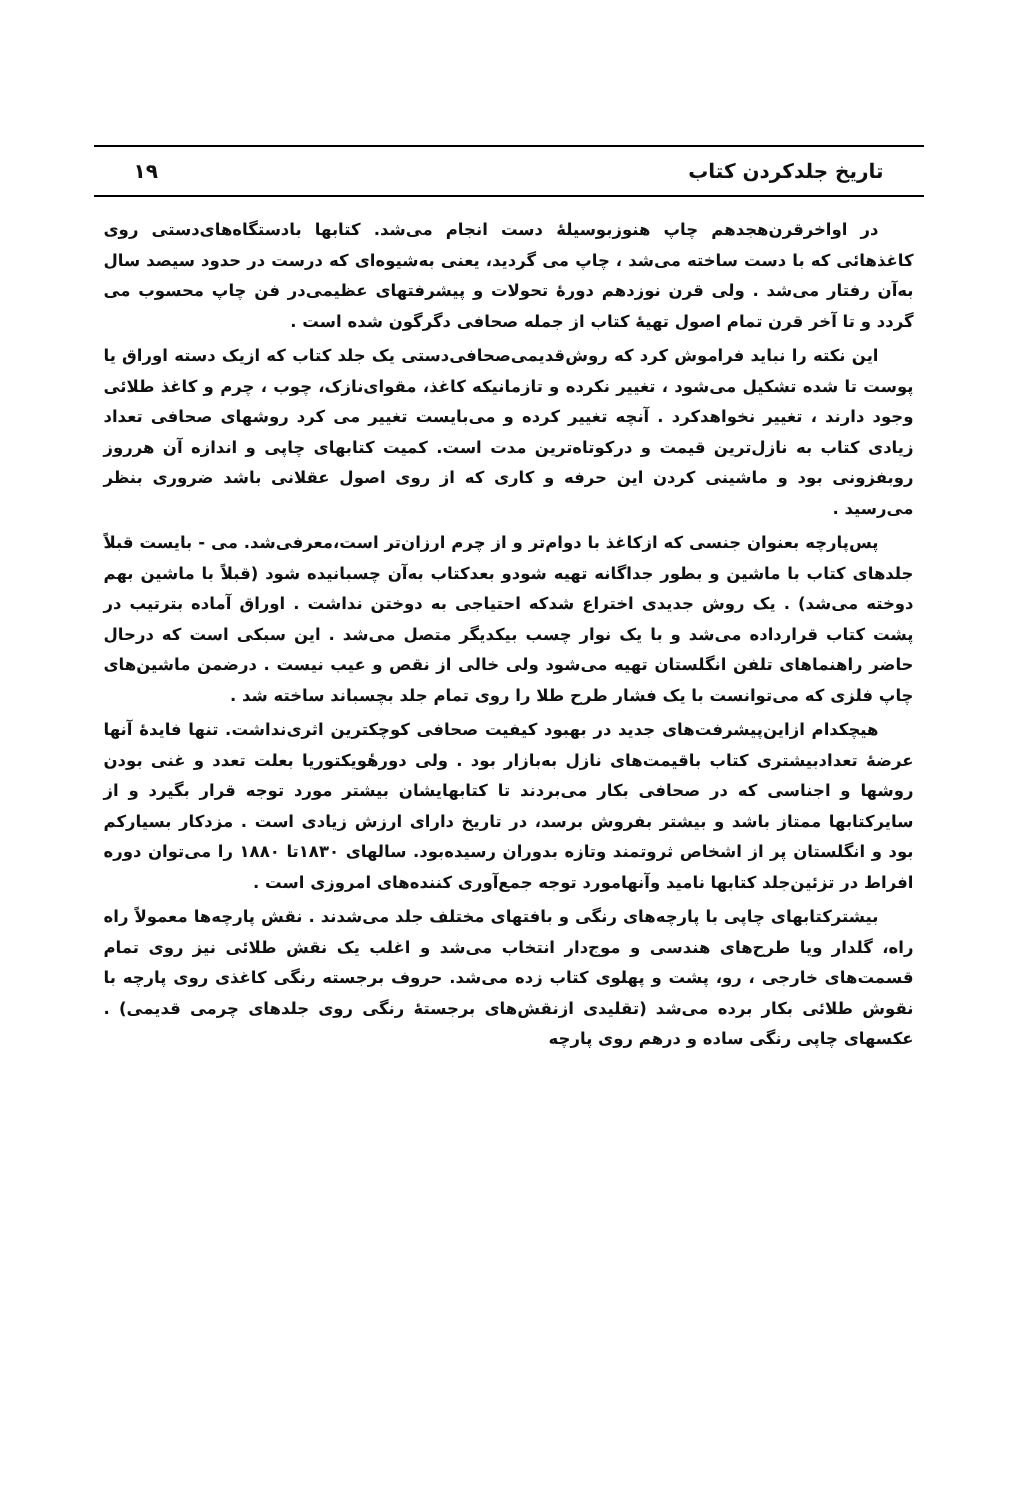تاریخ جلدکردن کتاب ۱۹
در اواخرقرن‌هجدهم چاپ هنوزبوسیلهٔ دست انجام می‌شد. کتابها بادستگاه‌های‌دستی روی کاغذهائی که با دست ساخته می‌شد ، چاپ می گردید، یعنی به‌شیوه‌ای که درست در حدود سیصد سال به‌آن رفتار می‌شد . ولی قرن نوزدهم دورهٔ تحولات و پیشرفتهای عظیمی‌در فن چاپ محسوب می گردد و تا آخر قرن تمام اصول تهیهٔ کتاب از جمله صحافی دگرگون شده است .
این نکته را نباید فراموش کرد که روش‌قدیمی‌صحافی‌دستی یک جلد کتاب که ازیک دسته اوراق یا پوست تا شده تشکیل می‌شود ، تغییر نکرده و تازمانیکه کاغذ، مقوای‌نازک، چوب ، چرم و کاغذ طلائی وجود دارند ، تغییر نخواهدکرد . آنچه تغییر کرده و می‌بایست تغییر می کرد روشهای صحافی تعداد زیادی کتاب به نازل‌ترین قیمت و درکوتاه‌ترین مدت است. کمیت کتابهای چاپی و اندازه آن هرروز روبفزونی بود و ماشینی کردن این حرفه و کاری که از روی اصول عقلانی باشد ضروری بنظر می‌رسید .
پس‌پارچه بعنوان جنسی که ازکاغذ با دوام‌تر و از چرم ارزان‌تر است،معرفی‌شد. می - بایست قبلاً جلدهای کتاب با ماشین و بطور جداگانه تهیه شودو بعدکتاب به‌آن چسبانیده شود (قبلاً با ماشین بهم دوخته می‌شد) . یک روش جدیدی اختراع شدکه احتیاجی به دوختن نداشت . اوراق آماده بترتیب در پشت کتاب قرارداده می‌شد و با یک نوار چسب بیکدیگر متصل می‌شد . این سبکی است که درحال حاضر راهنماهای تلفن انگلستان تهیه می‌شود ولی خالی از نقص و عیب نیست . درضمن ماشین‌های چاپ فلزی که می‌توانست با یک فشار طرح طلا را روی تمام جلد بچسباند ساخته شد .
هیچکدام ازاین‌پیشرفت‌های جدید در بهبود کیفیت صحافی کوچکترین اثری‌نداشت. تنها فایدهٔ آنها عرضهٔ تعدادبیشتری کتاب باقیمت‌های نازل به‌بازار بود . ولی دورهٔویکتوریا بعلت تعدد و غنی بودن روشها و اجناسی که در صحافی بکار می‌بردند تا کتابهایشان بیشتر مورد توجه قرار بگیرد و از سایرکتابها ممتاز باشد و بیشتر بفروش برسد، در تاریخ دارای ارزش زیادی است . مزدکار بسیارکم بود و انگلستان پر از اشخاص ثروتمند وتازه بدوران رسیده‌بود. سالهای ۱۸۳۰تا ۱۸۸۰ را می‌توان دوره افراط در تزئین‌جلد کتابها نامید وآنهامورد توجه جمع‌آوری کننده‌های امروزی است .
بیشترکتابهای چاپی با پارچه‌های رنگی و بافتهای مختلف جلد می‌شدند . نقش پارچه‌ها معمولاً راه راه، گلدار ویا طرح‌های هندسی و موج‌دار انتخاب می‌شد و اغلب یک نقش طلائی نیز روی تمام قسمت‌های خارجی ، رو، پشت و پهلوی کتاب زده می‌شد. حروف برجسته رنگی کاغذی روی پارچه با نقوش طلائی بکار برده می‌شد (تقلیدی ازنقش‌های برجستهٔ رنگی روی جلدهای چرمی قدیمی) . عکسهای چاپی رنگی ساده و درهم روی پارچه